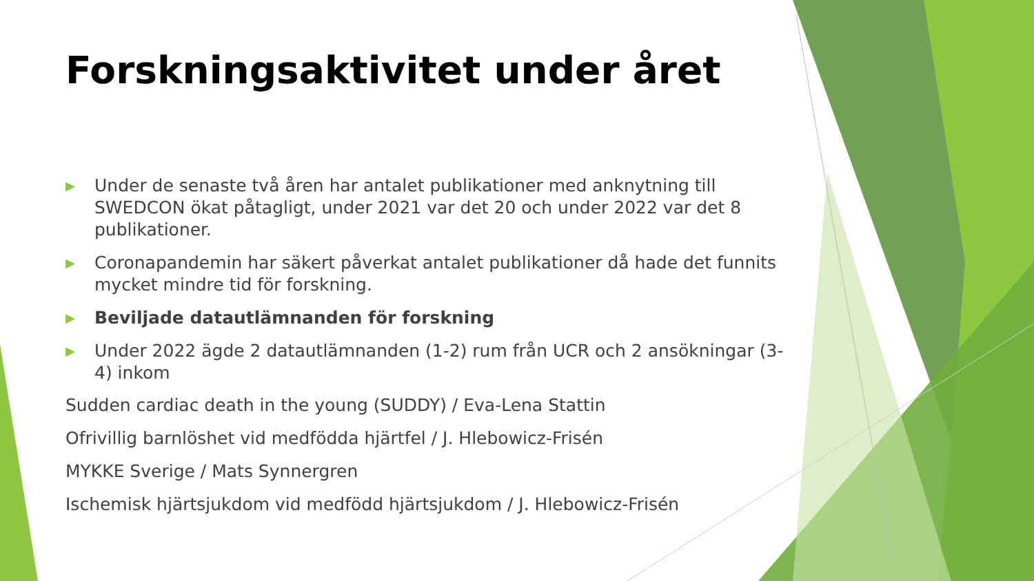Forskningsaktivitet under året
▶ Under de senaste två åren har antalet publikationer med anknytning till SWEDCON ökat påtagligt, under 2021 var det 20 och under 2022 var det 8 publikationer.
▶ Coronapandemin har säkert påverkat antalet publikationer då hade det funnits mycket mindre tid för forskning.
▶ Beviljade datautlämnanden för forskning
▶ Under 2022 ägde 2 datautlämnanden (1-2) rum från UCR och 2 ansökningar (3-4) inkom
Sudden cardiac death in the young (SUDDY) / Eva-Lena Stattin
Ofrivillig barnlöshet vid medfödda hjärtfel / J. Hlebowicz-Frisén
MYKKE Sverige / Mats Synnergren
Ischemisk hjärtsjukdom vid medfödd hjärtsjukdom / J. Hlebowicz-Frisén